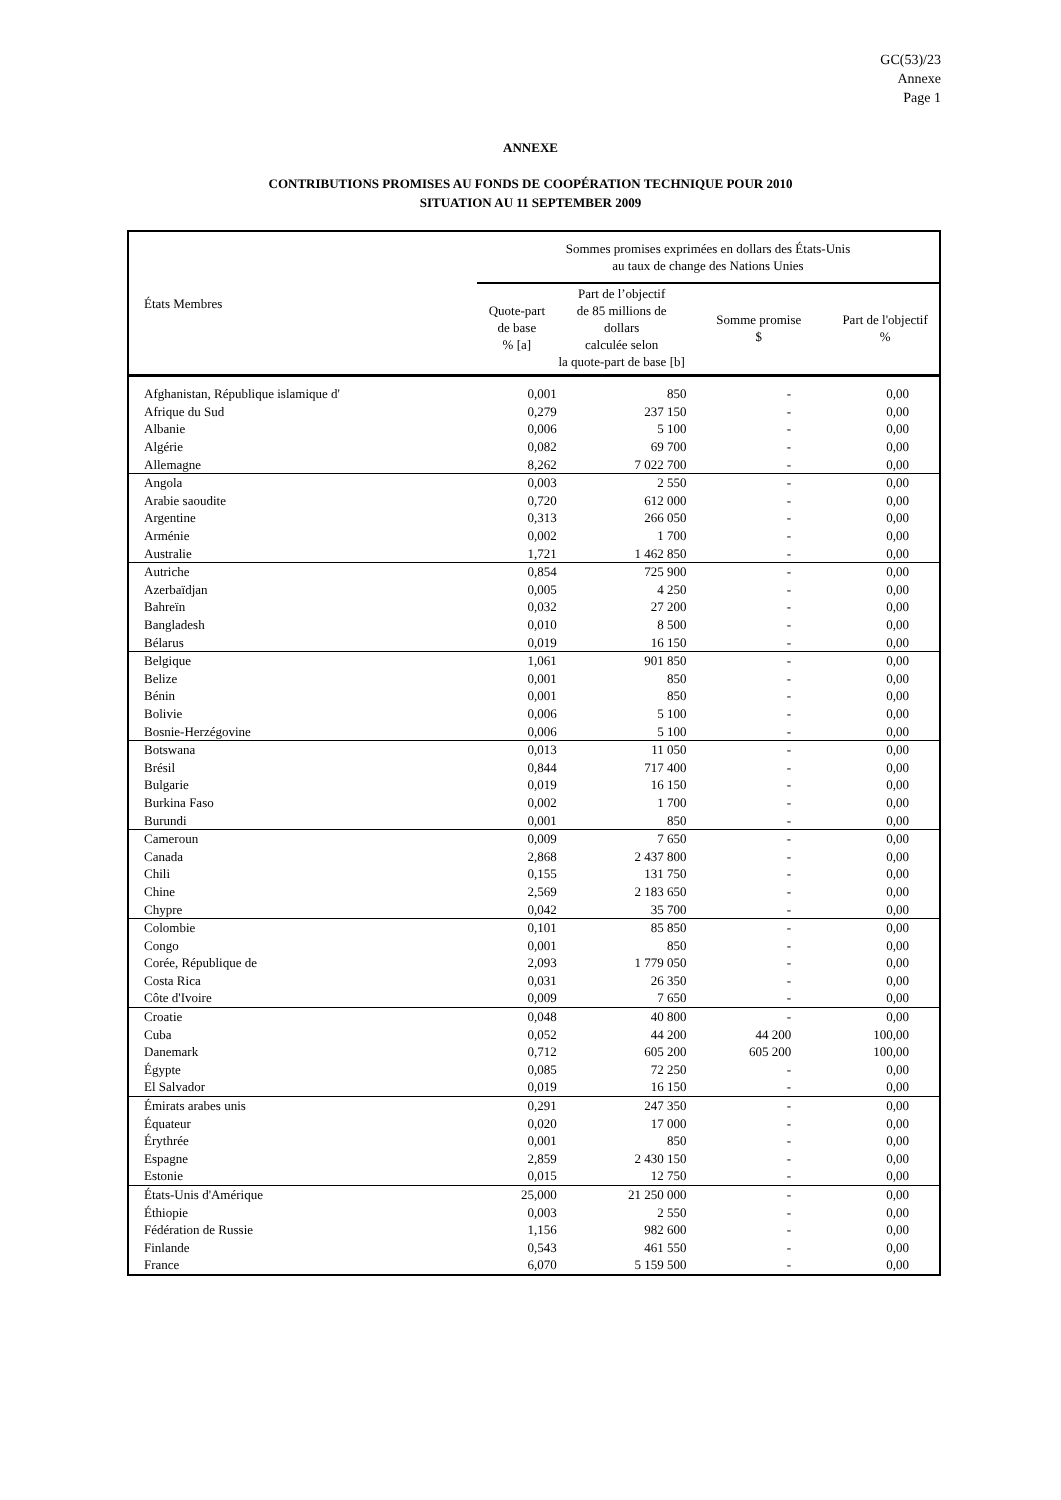GC(53)/23
Annexe
Page 1
ANNEXE
CONTRIBUTIONS PROMISES AU FONDS DE COOPÉRATION TECHNIQUE POUR 2010
SITUATION AU 11 SEPTEMBER 2009
| États Membres | Sommes promises exprimées en dollars des États-Unis au taux de change des Nations Unies | | | |
| --- | --- | --- | --- | --- |
| | Quote-part de base % [a] | Part de l’objectif de 85 millions de dollars calculée selon la quote-part de base [b] | Somme promise $ | Part de l'objectif % |
| Afghanistan, République islamique d' | 0,001 | 850 | - | 0,00 |
| Afrique du Sud | 0,279 | 237 150 | - | 0,00 |
| Albanie | 0,006 | 5 100 | - | 0,00 |
| Algérie | 0,082 | 69 700 | - | 0,00 |
| Allemagne | 8,262 | 7 022 700 | - | 0,00 |
| Angola | 0,003 | 2 550 | - | 0,00 |
| Arabie saoudite | 0,720 | 612 000 | - | 0,00 |
| Argentine | 0,313 | 266 050 | - | 0,00 |
| Arménie | 0,002 | 1 700 | - | 0,00 |
| Australie | 1,721 | 1 462 850 | - | 0,00 |
| Autriche | 0,854 | 725 900 | - | 0,00 |
| Azerbaïdjan | 0,005 | 4 250 | - | 0,00 |
| Bahreïn | 0,032 | 27 200 | - | 0,00 |
| Bangladesh | 0,010 | 8 500 | - | 0,00 |
| Bélarus | 0,019 | 16 150 | - | 0,00 |
| Belgique | 1,061 | 901 850 | - | 0,00 |
| Belize | 0,001 | 850 | - | 0,00 |
| Bénin | 0,001 | 850 | - | 0,00 |
| Bolivie | 0,006 | 5 100 | - | 0,00 |
| Bosnie-Herzégovine | 0,006 | 5 100 | - | 0,00 |
| Botswana | 0,013 | 11 050 | - | 0,00 |
| Brésil | 0,844 | 717 400 | - | 0,00 |
| Bulgarie | 0,019 | 16 150 | - | 0,00 |
| Burkina Faso | 0,002 | 1 700 | - | 0,00 |
| Burundi | 0,001 | 850 | - | 0,00 |
| Cameroun | 0,009 | 7 650 | - | 0,00 |
| Canada | 2,868 | 2 437 800 | - | 0,00 |
| Chili | 0,155 | 131 750 | - | 0,00 |
| Chine | 2,569 | 2 183 650 | - | 0,00 |
| Chypre | 0,042 | 35 700 | - | 0,00 |
| Colombie | 0,101 | 85 850 | - | 0,00 |
| Congo | 0,001 | 850 | - | 0,00 |
| Corée, République de | 2,093 | 1 779 050 | - | 0,00 |
| Costa Rica | 0,031 | 26 350 | - | 0,00 |
| Côte d'Ivoire | 0,009 | 7 650 | - | 0,00 |
| Croatie | 0,048 | 40 800 | - | 0,00 |
| Cuba | 0,052 | 44 200 | 44 200 | 100,00 |
| Danemark | 0,712 | 605 200 | 605 200 | 100,00 |
| Égypte | 0,085 | 72 250 | - | 0,00 |
| El Salvador | 0,019 | 16 150 | - | 0,00 |
| Émirats arabes unis | 0,291 | 247 350 | - | 0,00 |
| Équateur | 0,020 | 17 000 | - | 0,00 |
| Érythrée | 0,001 | 850 | - | 0,00 |
| Espagne | 2,859 | 2 430 150 | - | 0,00 |
| Estonie | 0,015 | 12 750 | - | 0,00 |
| États-Unis d'Amérique | 25,000 | 21 250 000 | - | 0,00 |
| Éthiopie | 0,003 | 2 550 | - | 0,00 |
| Fédération de Russie | 1,156 | 982 600 | - | 0,00 |
| Finlande | 0,543 | 461 550 | - | 0,00 |
| France | 6,070 | 5 159 500 | - | 0,00 |